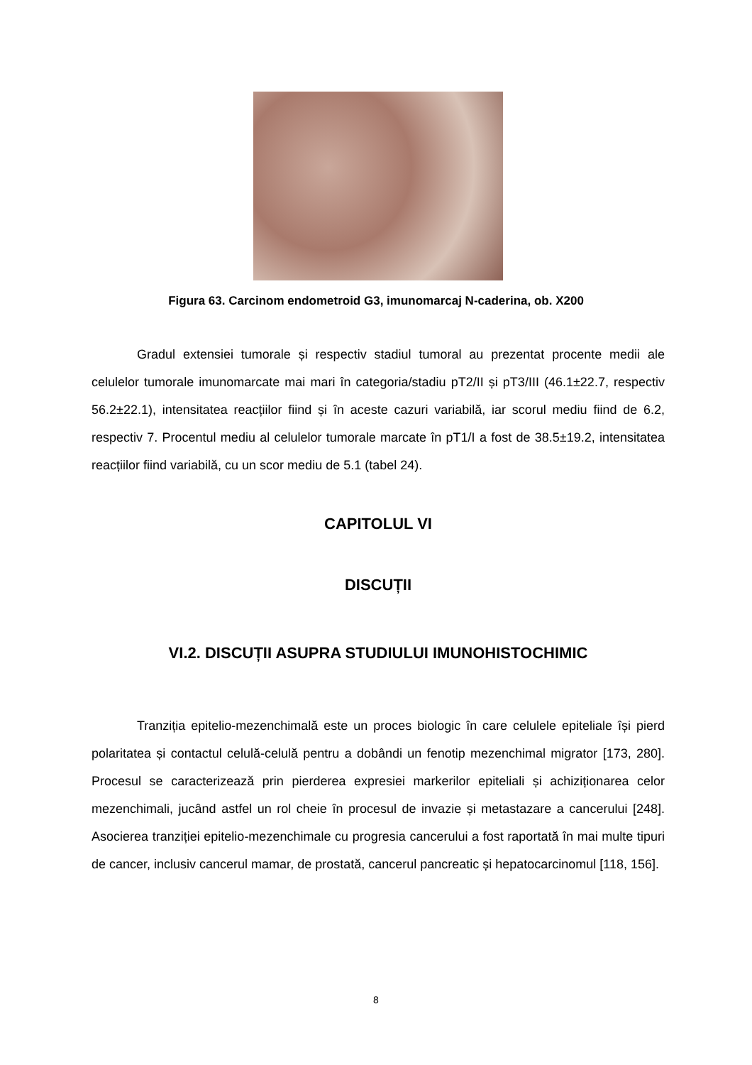Figura 63. Carcinom endometroid G3, imunomarcaj N-caderina, ob. X200
Gradul extensiei tumorale și respectiv stadiul tumoral au prezentat procente medii ale celulelor tumorale imunomarcate mai mari în categoria/stadiu pT2/II și pT3/III (46.1±22.7, respectiv 56.2±22.1), intensitatea reacțiilor fiind și în aceste cazuri variabilă, iar scorul mediu fiind de 6.2, respectiv 7. Procentul mediu al celulelor tumorale marcate în pT1/I a fost de 38.5±19.2, intensitatea reacțiilor fiind variabilă, cu un scor mediu de 5.1 (tabel 24).
CAPITOLUL VI
DISCUȚII
VI.2. DISCUȚII ASUPRA STUDIULUI IMUNOHISTOCHIMIC
Tranziția epitelio-mezenchimală este un proces biologic în care celulele epiteliale își pierd polaritatea și contactul celulă-celulă pentru a dobândi un fenotip mezenchimal migrator [173, 280]. Procesul se caracterizează prin pierderea expresiei markerilor epiteliali și achiziționarea celor mezenchimali, jucând astfel un rol cheie în procesul de invazie și metastazare a cancerului [248]. Asocierea tranziției epitelio-mezenchimale cu progresia cancerului a fost raportată în mai multe tipuri de cancer, inclusiv cancerul mamar, de prostată, cancerul pancreatic și hepatocarcinomul [118, 156].
8